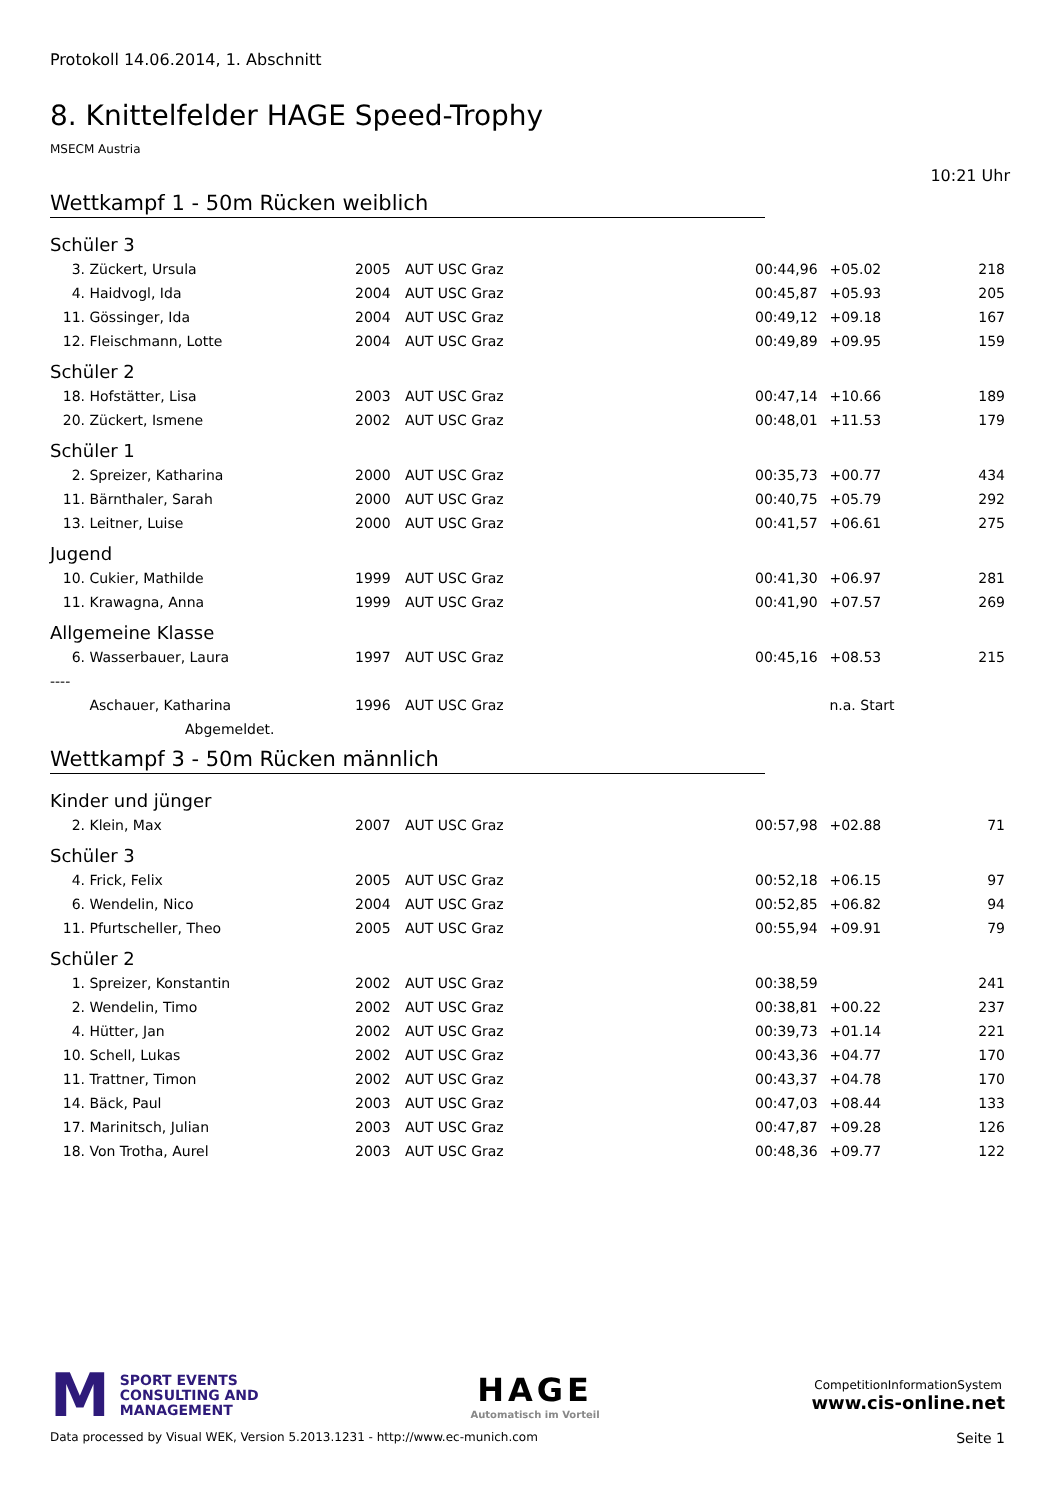Protokoll 14.06.2014, 1. Abschnitt
8. Knittelfelder HAGE Speed-Trophy
MSECM Austria
10:21 Uhr
Wettkampf 1 - 50m Rücken weiblich
Schüler 3
| 3. | Zückert, Ursula | 2005 | AUT USC Graz | 00:44,96 | +05.02 | 218 |
| 4. | Haidvogl, Ida | 2004 | AUT USC Graz | 00:45,87 | +05.93 | 205 |
| 11. | Gössinger, Ida | 2004 | AUT USC Graz | 00:49,12 | +09.18 | 167 |
| 12. | Fleischmann, Lotte | 2004 | AUT USC Graz | 00:49,89 | +09.95 | 159 |
Schüler 2
| 18. | Hofstätter, Lisa | 2003 | AUT USC Graz | 00:47,14 | +10.66 | 189 |
| 20. | Zückert, Ismene | 2002 | AUT USC Graz | 00:48,01 | +11.53 | 179 |
Schüler 1
| 2. | Spreizer, Katharina | 2000 | AUT USC Graz | 00:35,73 | +00.77 | 434 |
| 11. | Bärnthaler, Sarah | 2000 | AUT USC Graz | 00:40,75 | +05.79 | 292 |
| 13. | Leitner, Luise | 2000 | AUT USC Graz | 00:41,57 | +06.61 | 275 |
Jugend
| 10. | Cukier, Mathilde | 1999 | AUT USC Graz | 00:41,30 | +06.97 | 281 |
| 11. | Krawagna, Anna | 1999 | AUT USC Graz | 00:41,90 | +07.57 | 269 |
Allgemeine Klasse
| 6. | Wasserbauer, Laura | 1997 | AUT USC Graz | 00:45,16 | +08.53 | 215 |
| ---- | | | | | | |
| | Aschauer, Katharina | 1996 | AUT USC Graz | | n.a. Start | |
| | Abgemeldet. | | | | | |
Wettkampf 3 - 50m Rücken männlich
Kinder und jünger
| 2. | Klein, Max | 2007 | AUT USC Graz | 00:57,98 | +02.88 | 71 |
Schüler 3
| 4. | Frick, Felix | 2005 | AUT USC Graz | 00:52,18 | +06.15 | 97 |
| 6. | Wendelin, Nico | 2004 | AUT USC Graz | 00:52,85 | +06.82 | 94 |
| 11. | Pfurtscheller, Theo | 2005 | AUT USC Graz | 00:55,94 | +09.91 | 79 |
Schüler 2
| 1. | Spreizer, Konstantin | 2002 | AUT USC Graz | 00:38,59 | | 241 |
| 2. | Wendelin, Timo | 2002 | AUT USC Graz | 00:38,81 | +00.22 | 237 |
| 4. | Hütter, Jan | 2002 | AUT USC Graz | 00:39,73 | +01.14 | 221 |
| 10. | Schell, Lukas | 2002 | AUT USC Graz | 00:43,36 | +04.77 | 170 |
| 11. | Trattner, Timon | 2002 | AUT USC Graz | 00:43,37 | +04.78 | 170 |
| 14. | Bäck, Paul | 2003 | AUT USC Graz | 00:47,03 | +08.44 | 133 |
| 17. | Marinitsch, Julian | 2003 | AUT USC Graz | 00:47,87 | +09.28 | 126 |
| 18. | Von Trotha, Aurel | 2003 | AUT USC Graz | 00:48,36 | +09.77 | 122 |
M SPORT EVENTS
CONSULTING AND
MANAGEMENT
HAGE
Automatisch im Vorteil
CompetitionInformationSystem
www.cis-online.net
Data processed by Visual WEK, Version 5.2013.1231 - http://www.ec-munich.com Seite 1